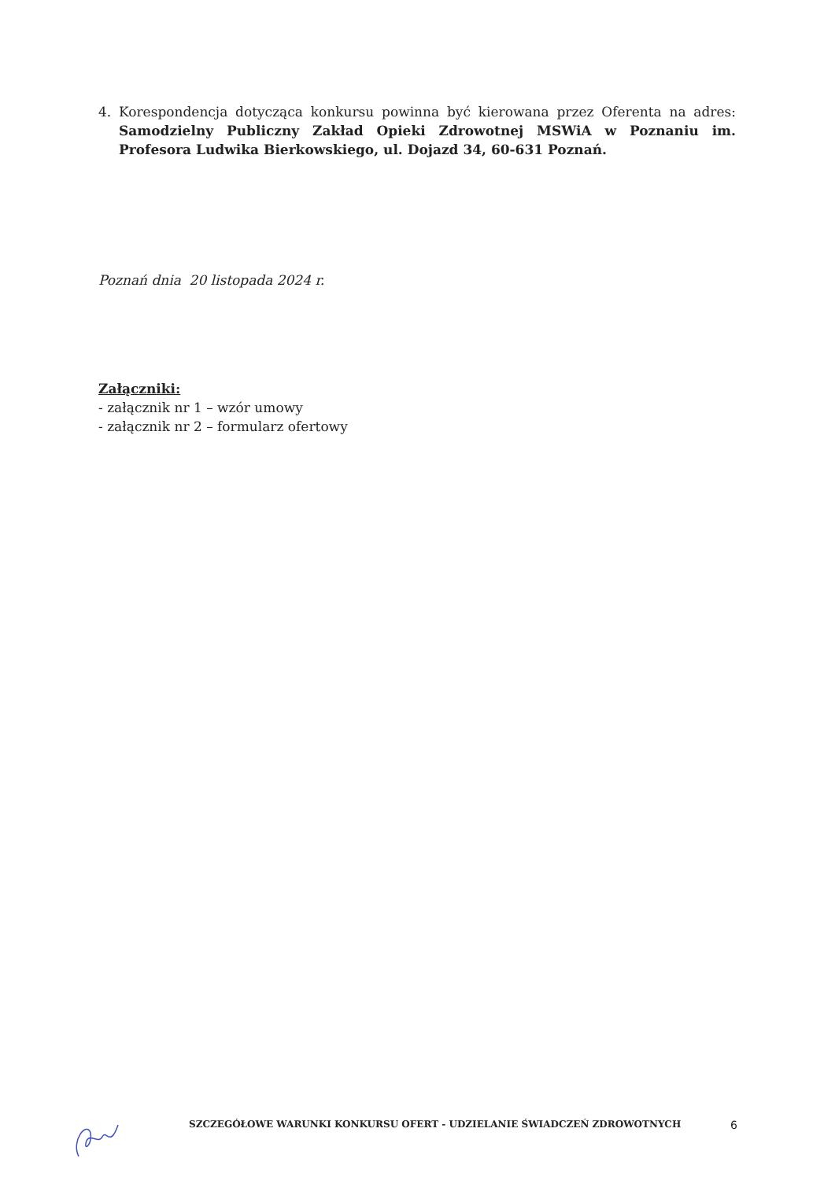4.
Korespondencja dotycząca konkursu powinna być kierowana przez Oferenta na adres: Samodzielny Publiczny Zakład Opieki Zdrowotnej MSWiA w Poznaniu im. Profesora Ludwika Bierkowskiego, ul. Dojazd 34, 60-631 Poznań.
Poznań dnia 20 listopada 2024 r.
Załączniki:
- załącznik nr 1 – wzór umowy
- załącznik nr 2 – formularz ofertowy
SZCZEGÓŁOWE WARUNKI KONKURSU OFERT - UDZIELANIE ŚWIADCZEŃ ZDROWOTNYCH 6